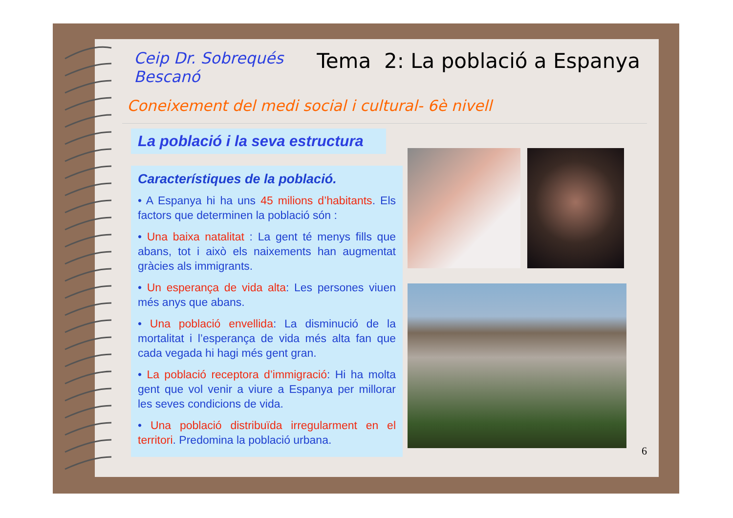Ceip Dr. Sobrequés
Bescanó
Tema 2: La població a Espanya
Coneixement del medi social i cultural- 6è nivell
La població i la seva estructura
Característiques de la població.
• A Espanya hi ha uns 45 milions d’habitants. Els factors que determinen la població són :
• Una baixa natalitat : La gent té menys fills que abans, tot i això els naixements han augmentat gràcies als immigrants.
• Un esperança de vida alta: Les persones viuen més anys que abans.
• Una població envellida: La disminució de la mortalitat i l’esperança de vida més alta fan que cada vegada hi hagi més gent gran.
• La població receptora d’immigració: Hi ha molta gent que vol venir a viure a Espanya per millorar les seves condicions de vida.
• Una població distribuïda irregularment en el territori. Predomina la població urbana.
6